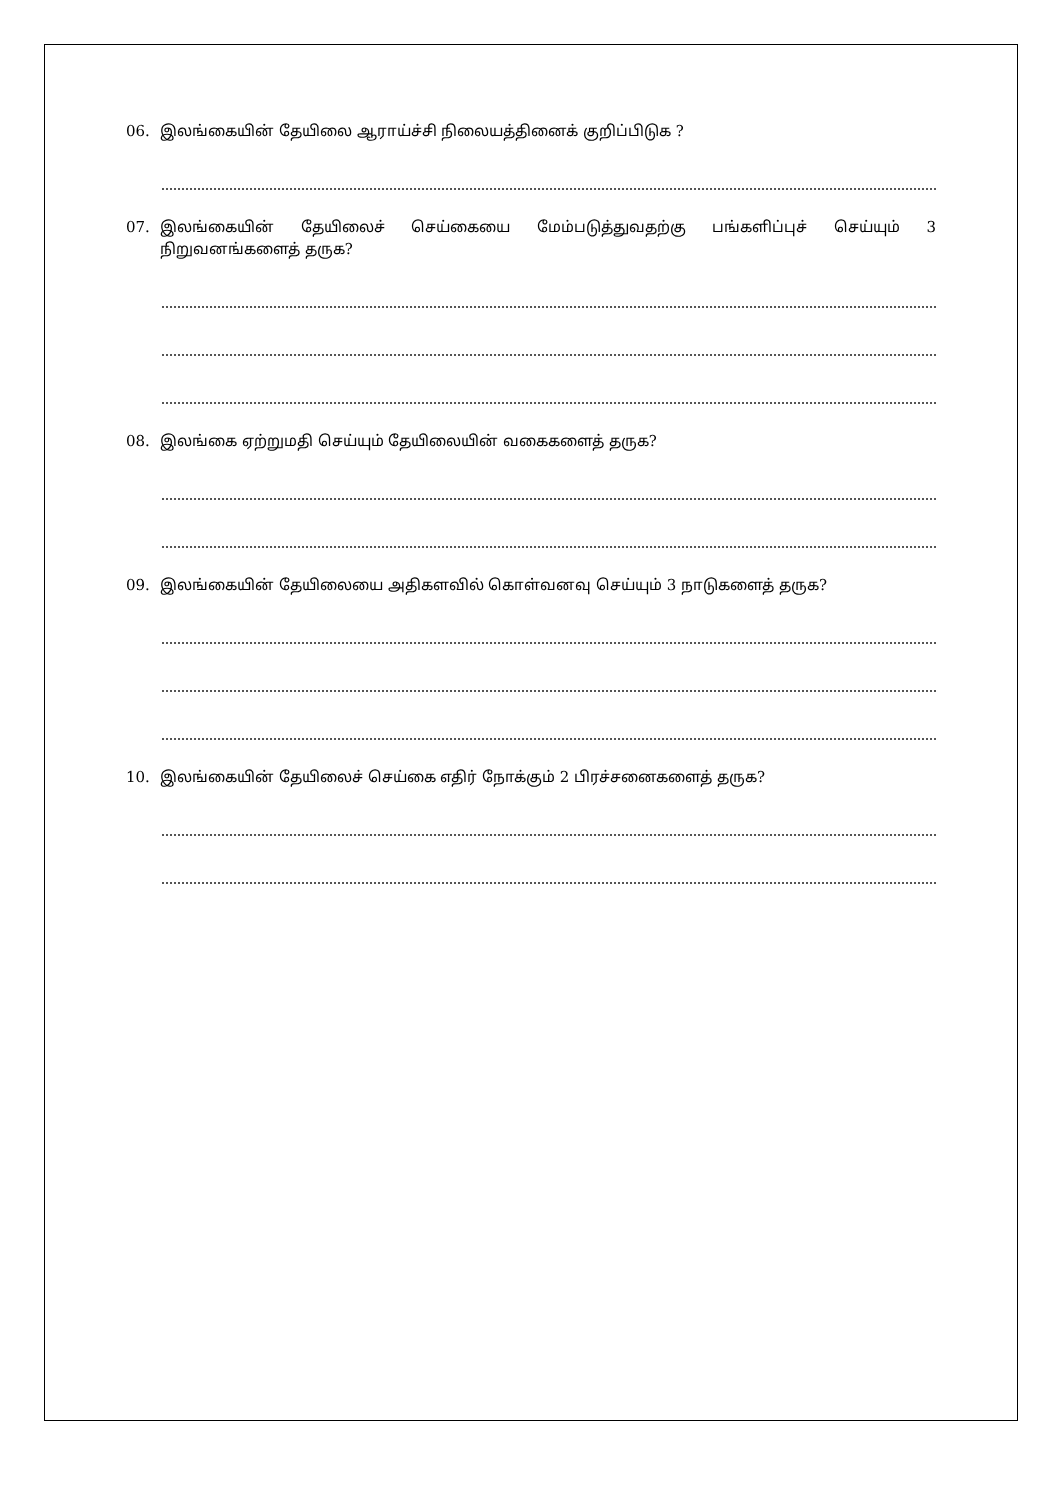06. இலங்கையின் தேயிலை ஆராய்ச்சி நிலையத்தினைக் குறிப்பிடுக ?
07. இலங்கையின் தேயிலைச் செய்கையை மேம்படுத்துவதற்கு பங்களிப்புச் செய்யும் 3 நிறுவனங்களைத் தருக?
08. இலங்கை ஏற்றுமதி செய்யும் தேயிலையின் வகைகளைத் தருக?
09. இலங்கையின் தேயிலையை அதிகளவில் கொள்வனவு செய்யும் 3 நாடுகளைத் தருக?
10. இலங்கையின் தேயிலைச் செய்கை எதிர் நோக்கும் 2 பிரச்சனைகளைத் தருக?